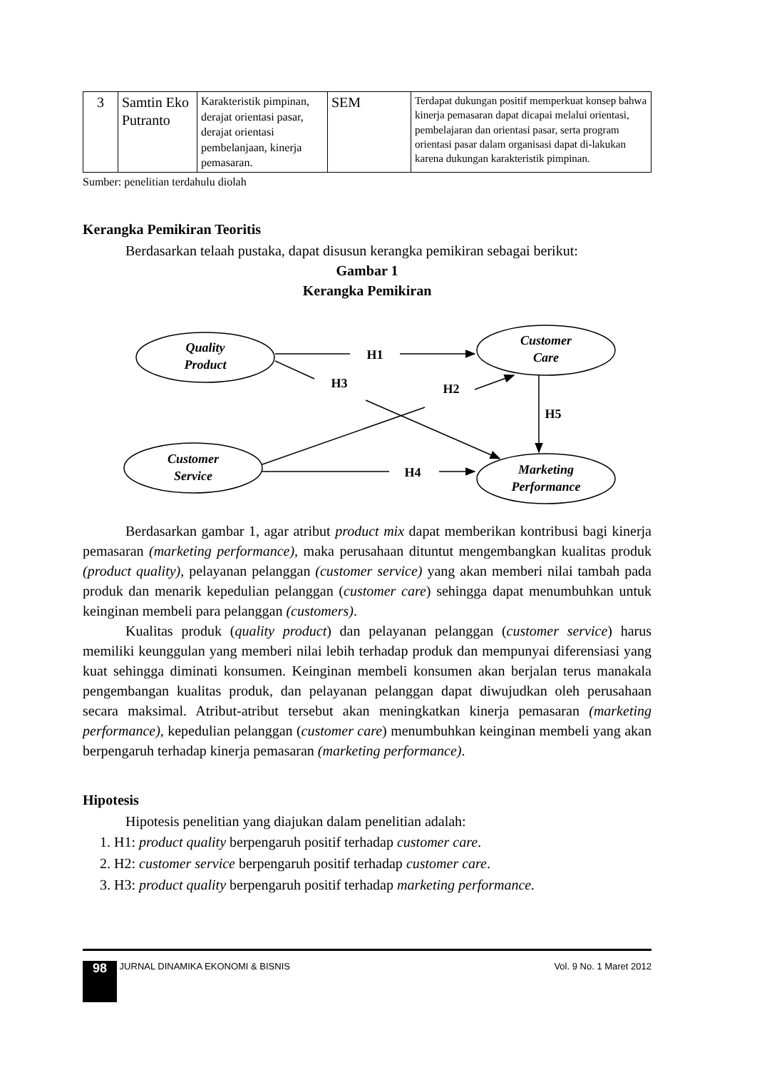| 3 | Samtin Eko Putranto | Karakteristik pimpinan, derajat orientasi pasar, derajat orientasi pembelanjaan, kinerja pemasaran. | SEM | Terdapat dukungan positif memperkuat konsep bahwa kinerja pemasaran dapat dicapai melalui orientasi, pembelajaran dan orientasi pasar, serta program orientasi pasar dalam organisasi dapat di-lakukan karena dukungan karakteristik pimpinan. |
Sumber: penelitian terdahulu diolah
Kerangka Pemikiran Teoritis
Berdasarkan telaah pustaka, dapat disusun kerangka pemikiran sebagai berikut:
Gambar 1
Kerangka Pemikiran
Quality
Product
Customer
Care
Customer
Service
Marketing
Performance
H1
H3
H2
H5
H4
Berdasarkan gambar 1, agar atribut product mix dapat memberikan kontribusi bagi kinerja pemasaran (marketing performance), maka perusahaan dituntut mengembangkan kualitas produk (product quality), pelayanan pelanggan (customer service) yang akan memberi nilai tambah pada produk dan menarik kepedulian pelanggan (customer care) sehingga dapat menumbuhkan untuk keinginan membeli para pelanggan (customers).
Kualitas produk (quality product) dan pelayanan pelanggan (customer service) harus memiliki keunggulan yang memberi nilai lebih terhadap produk dan mempunyai diferensiasi yang kuat sehingga diminati konsumen. Keinginan membeli konsumen akan berjalan terus manakala pengembangan kualitas produk, dan pelayanan pelanggan dapat diwujudkan oleh perusahaan secara maksimal. Atribut-atribut tersebut akan meningkatkan kinerja pemasaran (marketing performance), kepedulian pelanggan (customer care) menumbuhkan keinginan membeli yang akan berpengaruh terhadap kinerja pemasaran (marketing performance).
Hipotesis
Hipotesis penelitian yang diajukan dalam penelitian adalah:
1. H1: product quality berpengaruh positif terhadap customer care.
2. H2: customer service berpengaruh positif terhadap customer care.
3. H3: product quality berpengaruh positif terhadap marketing performance.
98 JURNAL DINAMIKA EKONOMI & BISNIS
Vol. 9 No. 1 Maret 2012